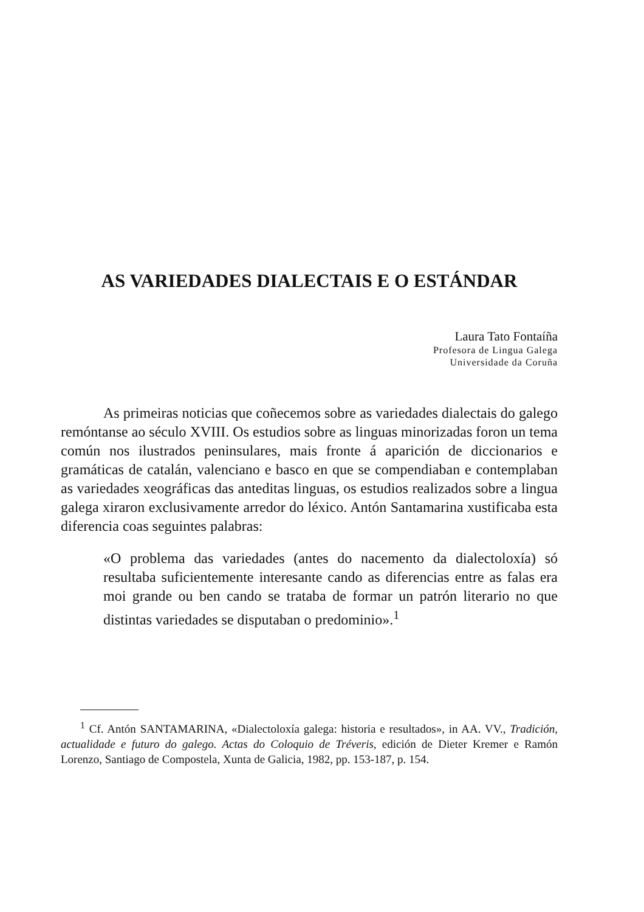AS VARIEDADES DIALECTAIS E O ESTÁNDAR
Laura Tato Fontaíña
Profesora de Lingua Galega
Universidade da Coruña
As primeiras noticias que coñecemos sobre as variedades dialectais do galego remóntanse ao século XVIII. Os estudios sobre as linguas minorizadas foron un tema común nos ilustrados peninsulares, mais fronte á aparición de diccionarios e gramáticas de catalán, valenciano e basco en que se compendiaban e contemplaban as variedades xeográficas das anteditas linguas, os estudios realizados sobre a lingua galega xiraron exclusivamente arredor do léxico. Antón Santamarina xustificaba esta diferencia coas seguintes palabras:
«O problema das variedades (antes do nacemento da dialectoloxía) só resultaba suficientemente interesante cando as diferencias entre as falas era moi grande ou ben cando se trataba de formar un patrón literario no que distintas variedades se disputaban o predominio».<sup>1</sup>
<sup>1</sup> Cf. Antón SANTAMARINA, «Dialectoloxía galega: historia e resultados», in AA. VV., Tradición, actualidade e futuro do galego. Actas do Coloquio de Tréveris, edición de Dieter Kremer e Ramón Lorenzo, Santiago de Compostela, Xunta de Galicia, 1982, pp. 153-187, p. 154.